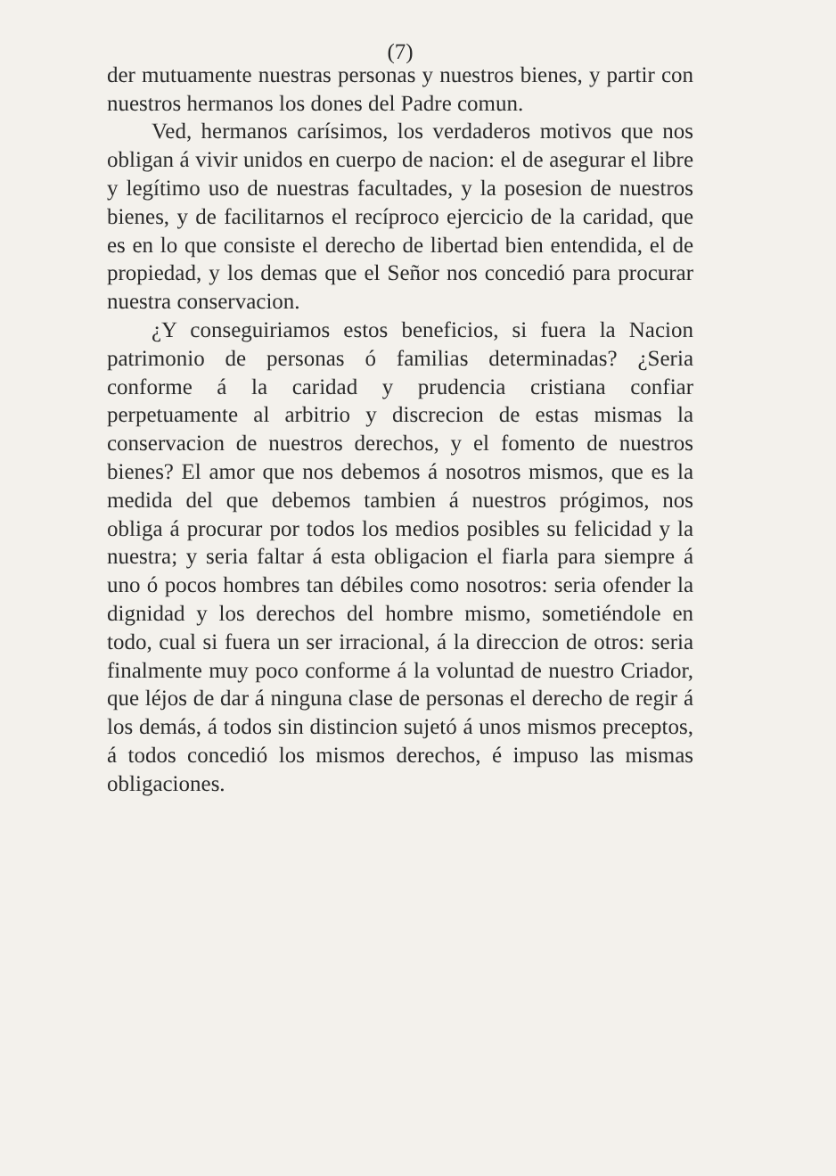(7)
der mutuamente nuestras personas y nuestros bienes, y partir con nuestros hermanos los dones del Padre comun.
Ved, hermanos carísimos, los verdaderos motivos que nos obligan á vivir unidos en cuerpo de nacion: el de asegurar el libre y legítimo uso de nuestras facultades, y la posesion de nuestros bienes, y de facilitarnos el recíproco ejercicio de la caridad, que es en lo que consiste el derecho de libertad bien entendida, el de propiedad, y los demas que el Señor nos concedió para procurar nuestra conservacion.
¿Y conseguiriamos estos beneficios, si fuera la Nacion patrimonio de personas ó familias determinadas? ¿Seria conforme á la caridad y prudencia cristiana confiar perpetuamente al arbitrio y discrecion de estas mismas la conservacion de nuestros derechos, y el fomento de nuestros bienes? El amor que nos debemos á nosotros mismos, que es la medida del que debemos tambien á nuestros prógimos, nos obliga á procurar por todos los medios posibles su felicidad y la nuestra; y seria faltar á esta obligacion el fiarla para siempre á uno ó pocos hombres tan débiles como nosotros: seria ofender la dignidad y los derechos del hombre mismo, sometiéndole en todo, cual si fuera un ser irracional, á la direccion de otros: seria finalmente muy poco conforme á la voluntad de nuestro Criador, que léjos de dar á ninguna clase de personas el derecho de regir á los demás, á todos sin distincion sujetó á unos mismos preceptos, á todos concedió los mismos derechos, é impuso las mismas obligaciones.